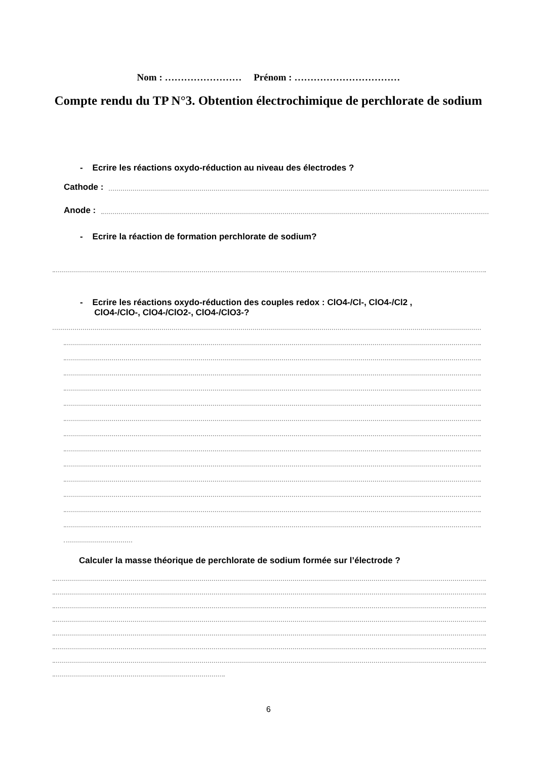Nom : …………………… Prénom : ……………………………
Compte rendu du TP N°3. Obtention électrochimique de perchlorate de sodium
- Ecrire les réactions oxydo-réduction au niveau des électrodes ?
Cathode :
Anode :
- Ecrire la réaction de formation perchlorate de sodium?
- Ecrire les réactions oxydo-réduction des couples redox : ClO4-/Cl-, ClO4-/Cl2 ,
ClO4-/ClO-, ClO4-/ClO2-, ClO4-/ClO3-?
Calculer la masse théorique de perchlorate de sodium formée sur l’électrode ?
6